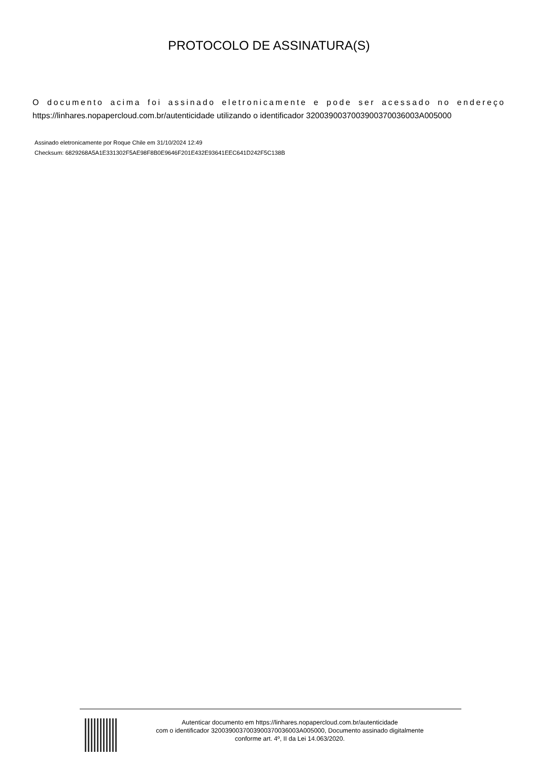PROTOCOLO DE ASSINATURA(S)
O documento acima foi assinado eletronicamente e pode ser acessado no endereço https://linhares.nopapercloud.com.br/autenticidade utilizando o identificador 3200390037003900370036003A005000
Assinado eletronicamente por Roque Chile em 31/10/2024 12:49
Checksum: 6829268A5A1E331302F5AE98F8B0E9646F201E432E93641EEC641D242F5C138B
Autenticar documento em https://linhares.nopapercloud.com.br/autenticidade
com o identificador 3200390037003900370036003A005000, Documento assinado digitalmente
conforme art. 4º, II da Lei 14.063/2020.